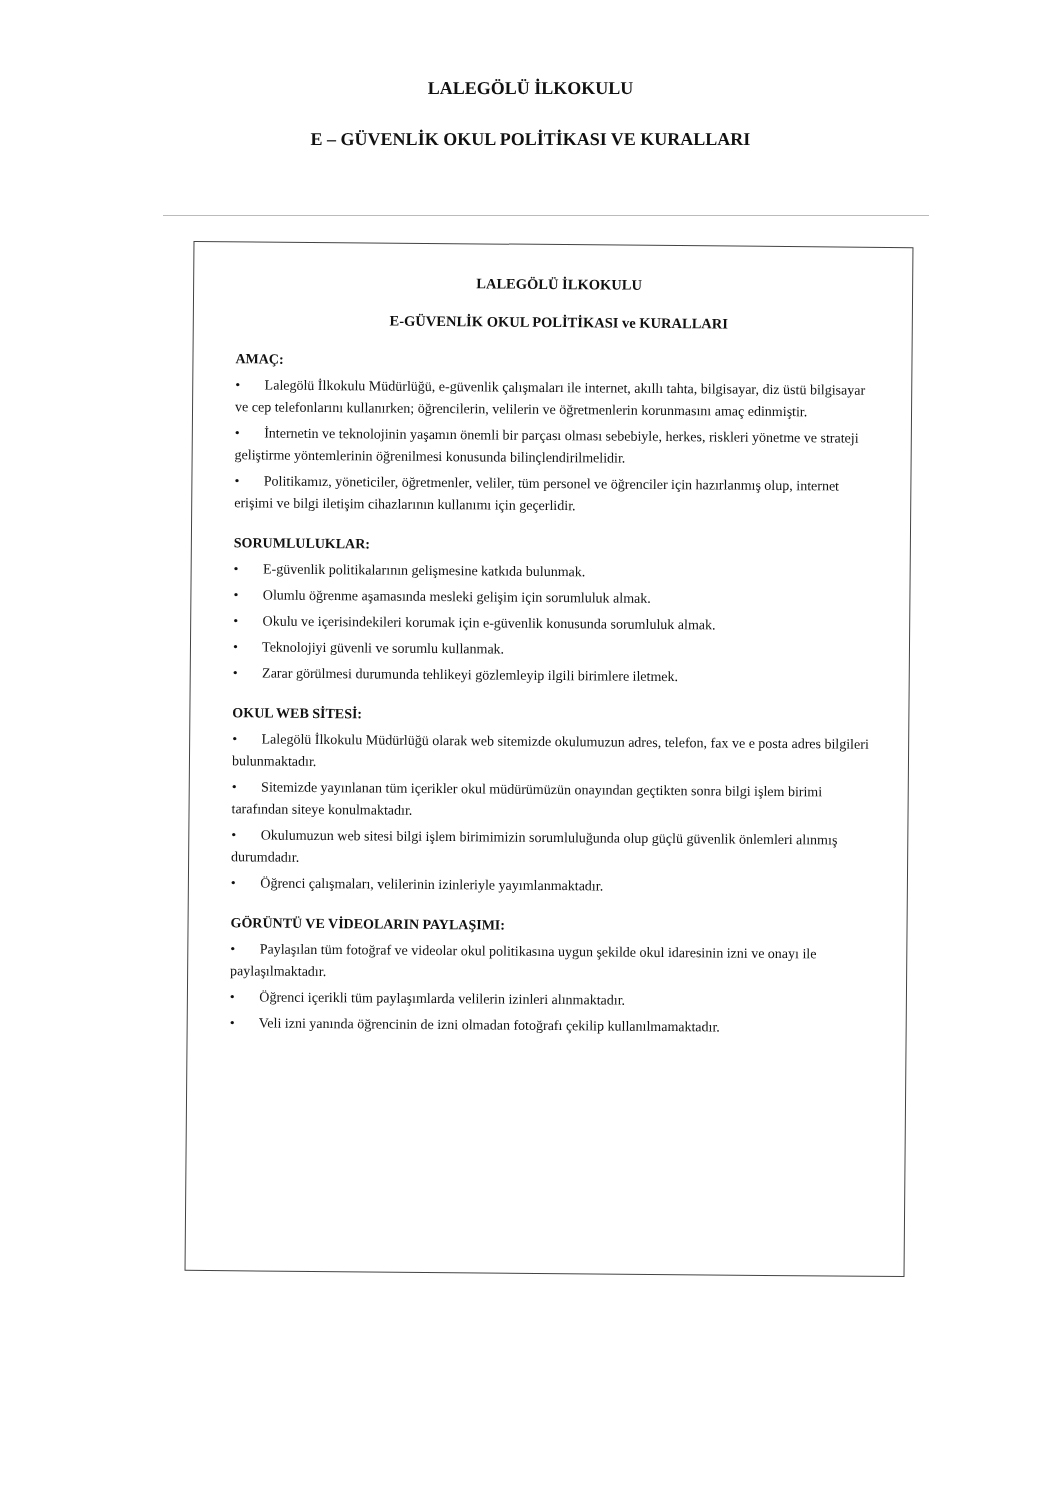LALEGÖLÜ İLKOKULU
E – GÜVENLİK OKUL POLİTİKASI VE KURALLARI
LALEGÖLÜ İLKOKULU
E-GÜVENLİK OKUL POLİTİKASI ve KURALLARI
AMAÇ:
• Lalegölü İlkokulu Müdürlüğü, e-güvenlik çalışmaları ile internet, akıllı tahta, bilgisayar, diz üstü bilgisayar ve cep telefonlarını kullanırken; öğrencilerin, velilerin ve öğretmenlerin korunmasını amaç edinmiştir.
• İnternetin ve teknolojinin yaşamın önemli bir parçası olması sebebiyle, herkes, riskleri yönetme ve strateji geliştirme yöntemlerinin öğrenilmesi konusunda bilinçlendirilmelidir.
• Politikamız, yöneticiler, öğretmenler, veliler, tüm personel ve öğrenciler için hazırlanmış olup, internet erişimi ve bilgi iletişim cihazlarının kullanımı için geçerlidir.
SORUMLULUKLAR:
• E-güvenlik politikalarının gelişmesine katkıda bulunmak.
• Olumlu öğrenme aşamasında mesleki gelişim için sorumluluk almak.
• Okulu ve içerisindekileri korumak için e-güvenlik konusunda sorumluluk almak.
• Teknolojiyi güvenli ve sorumlu kullanmak.
• Zarar görülmesi durumunda tehlikeyi gözlemleyip ilgili birimlere iletmek.
OKUL WEB SİTESİ:
• Lalegölü İlkokulu Müdürlüğü olarak web sitemizde okulumuzun adres, telefon, fax ve e posta adres bilgileri bulunmaktadır.
• Sitemizde yayınlanan tüm içerikler okul müdürümüzün onayından geçtikten sonra bilgi işlem birimi tarafından siteye konulmaktadır.
• Okulumuzun web sitesi bilgi işlem birimimizin sorumluluğunda olup güçlü güvenlik önlemleri alınmış durumdadır.
• Öğrenci çalışmaları, velilerinin izinleriyle yayımlanmaktadır.
GÖRÜNTÜ VE VİDEOLARIN PAYLAŞIMI:
• Paylaşılan tüm fotoğraf ve videolar okul politikasına uygun şekilde okul idaresinin izni ve onayı ile paylaşılmaktadır.
• Öğrenci içerikli tüm paylaşımlarda velilerin izinleri alınmaktadır.
• Veli izni yanında öğrencinin de izni olmadan fotoğrafı çekilip kullanılmamaktadır.